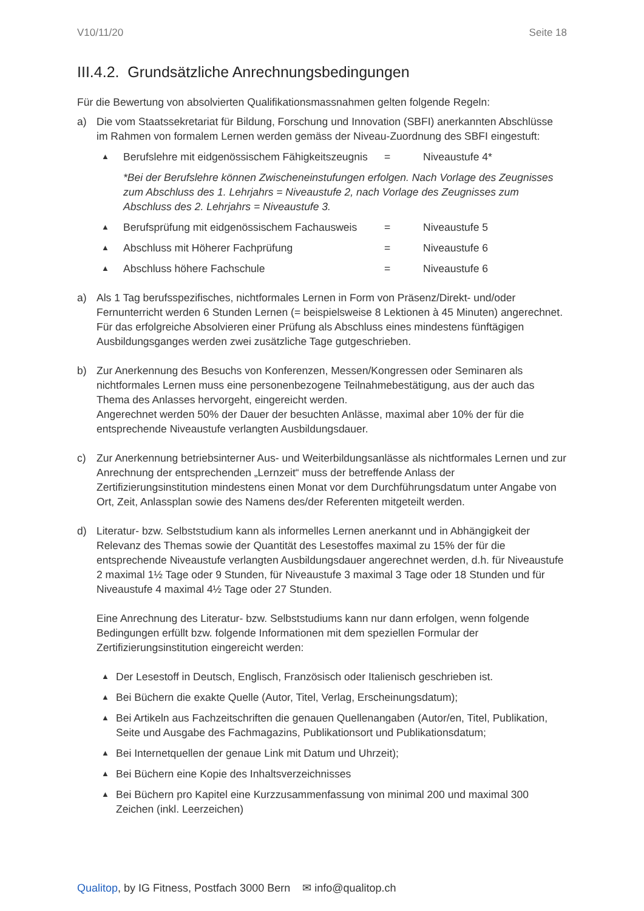V10/11/20 Seite 18
III.4.2. Grundsätzliche Anrechnungsbedingungen
Für die Bewertung von absolvierten Qualifikationsmassnahmen gelten folgende Regeln:
a) Die vom Staatssekretariat für Bildung, Forschung und Innovation (SBFI) anerkannten Abschlüsse im Rahmen von formalem Lernen werden gemäss der Niveau-Zuordnung des SBFI eingestuft:
▲ Berufslehre mit eidgenössischem Fähigkeitszeugnis = Niveaustufe 4*
*Bei der Berufslehre können Zwischeneinstufungen erfolgen. Nach Vorlage des Zeugnisses zum Abschluss des 1. Lehrjahrs = Niveaustufe 2, nach Vorlage des Zeugnisses zum Abschluss des 2. Lehrjahrs = Niveaustufe 3.
▲ Berufsprüfung mit eidgenössischem Fachausweis = Niveaustufe 5
▲ Abschluss mit Höherer Fachprüfung = Niveaustufe 6
▲ Abschluss höhere Fachschule = Niveaustufe 6
a) Als 1 Tag berufsspezifisches, nichtformales Lernen in Form von Präsenz/Direkt- und/oder Fernunterricht werden 6 Stunden Lernen (= beispielsweise 8 Lektionen à 45 Minuten) angerechnet. Für das erfolgreiche Absolvieren einer Prüfung als Abschluss eines mindestens fünftägigen Ausbildungsganges werden zwei zusätzliche Tage gutgeschrieben.
b) Zur Anerkennung des Besuchs von Konferenzen, Messen/Kongressen oder Seminaren als nichtformales Lernen muss eine personenbezogene Teilnahmebestätigung, aus der auch das Thema des Anlasses hervorgeht, eingereicht werden.
Angerechnet werden 50% der Dauer der besuchten Anlässe, maximal aber 10% der für die entsprechende Niveaustufe verlangten Ausbildungsdauer.
c) Zur Anerkennung betriebsinterner Aus- und Weiterbildungsanlässe als nichtformales Lernen und zur Anrechnung der entsprechenden „Lernzeit“ muss der betreffende Anlass der Zertifizierungsinstitution mindestens einen Monat vor dem Durchführungsdatum unter Angabe von Ort, Zeit, Anlassplan sowie des Namens des/der Referenten mitgeteilt werden.
d) Literatur- bzw. Selbststudium kann als informelles Lernen anerkannt und in Abhängigkeit der Relevanz des Themas sowie der Quantität des Lesestoffes maximal zu 15% der für die entsprechende Niveaustufe verlangten Ausbildungsdauer angerechnet werden, d.h. für Niveaustufe 2 maximal 1½ Tage oder 9 Stunden, für Niveaustufe 3 maximal 3 Tage oder 18 Stunden und für Niveaustufe 4 maximal 4½ Tage oder 27 Stunden.
Eine Anrechnung des Literatur- bzw. Selbststudiums kann nur dann erfolgen, wenn folgende Bedingungen erfüllt bzw. folgende Informationen mit dem speziellen Formular der Zertifizierungsinstitution eingereicht werden:
▲ Der Lesestoff in Deutsch, Englisch, Französisch oder Italienisch geschrieben ist.
▲ Bei Büchern die exakte Quelle (Autor, Titel, Verlag, Erscheinungsdatum);
▲ Bei Artikeln aus Fachzeitschriften die genauen Quellenangaben (Autor/en, Titel, Publikation, Seite und Ausgabe des Fachmagazins, Publikationsort und Publikationsdatum;
▲ Bei Internetquellen der genaue Link mit Datum und Uhrzeit);
▲ Bei Büchern eine Kopie des Inhaltsverzeichnisses
▲ Bei Büchern pro Kapitel eine Kurzzusammenfassung von minimal 200 und maximal 300 Zeichen (inkl. Leerzeichen)
Qualitop, by IG Fitness, Postfach 3000 Bern ✉ info@qualitop.ch